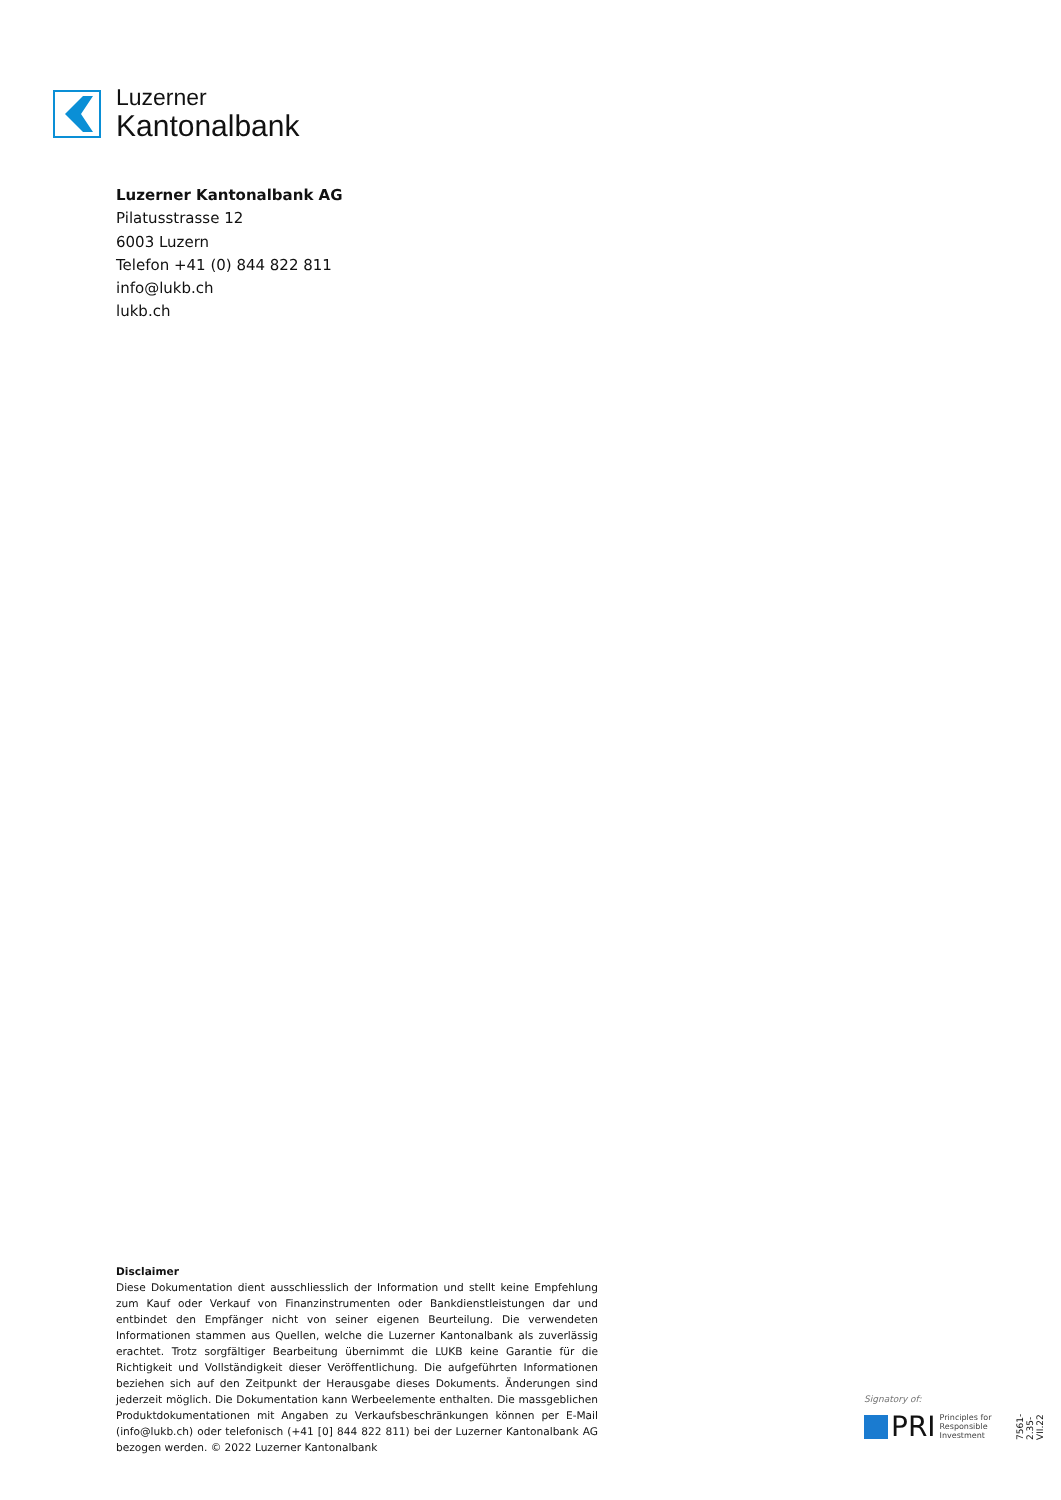Luzerner
Kantonalbank
Luzerner Kantonalbank AG
Pilatusstrasse 12
6003 Luzern
Telefon +41 (0) 844 822 811
info@lukb.ch
lukb.ch
Disclaimer
Diese Dokumentation dient ausschliesslich der Information und stellt keine Empfehlung zum Kauf oder Verkauf von Finanzinstrumenten oder Bankdienstleistungen dar und entbindet den Empfänger nicht von seiner eigenen Beurteilung. Die verwendeten Informationen stammen aus Quellen, welche die Luzerner Kantonalbank als zuverlässig erachtet. Trotz sorgfältiger Bearbeitung übernimmt die LUKB keine Garantie für die Richtigkeit und Vollständigkeit dieser Veröffentlichung. Die aufgeführten Informationen beziehen sich auf den Zeitpunkt der Herausgabe dieses Dokuments. Änderungen sind jederzeit möglich. Die Dokumentation kann Werbeelemente enthalten. Die massgeblichen Produktdokumentationen mit Angaben zu Verkaufsbeschränkungen können per E-Mail (info@lukb.ch) oder telefonisch (+41 [0] 844 822 811) bei der Luzerner Kantonalbank AG bezogen werden. © 2022 Luzerner Kantonalbank
Signatory of:
PRI Principles for
Responsible
Investment
7561-2.35-VII.22